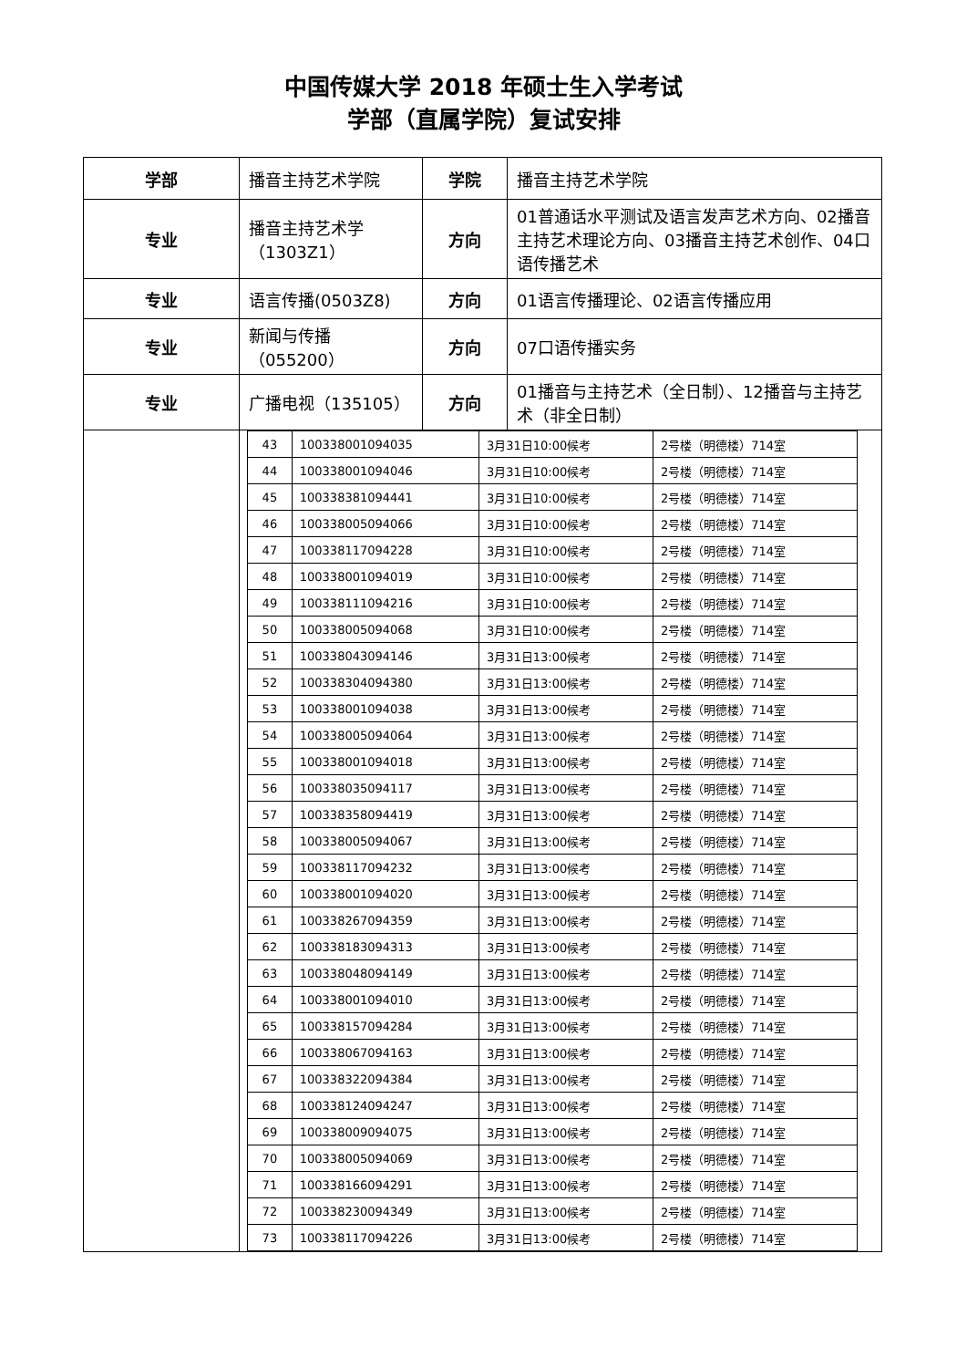中国传媒大学 2018 年硕士生入学考试
学部（直属学院）复试安排
| 学部 | 播音主持艺术学院 | 学院 | 播音主持艺术学院 |
| 专业 | 播音主持艺术学（1303Z1） | 方向 | 01普通话水平测试及语言发声艺术方向、02播音主持艺术理论方向、03播音主持艺术创作、04口语传播艺术 |
| 专业 | 语言传播(0503Z8) | 方向 | 01语言传播理论、02语言传播应用 |
| 专业 | 新闻与传播（055200） | 方向 | 07口语传播实务 |
| 专业 | 广播电视（135105） | 方向 | 01播音与主持艺术（全日制）、12播音与主持艺术（非全日制） |
| | / 43 / 100338001094035 / 3月31日10:00候考 / 2号楼（明德楼）714室 / / 44 / 100338001094046 / 3月31日10:00候考 / 2号楼（明德楼）714室 / / 45 / 100338381094441 / 3月31日10:00候考 / 2号楼（明德楼）714室 / / 46 / 100338005094066 / 3月31日10:00候考 / 2号楼（明德楼）714室 / / 47 / 100338117094228 / 3月31日10:00候考 / 2号楼（明德楼）714室 / / 48 / 100338001094019 / 3月31日10:00候考 / 2号楼（明德楼）714室 / / 49 / 100338111094216 / 3月31日10:00候考 / 2号楼（明德楼）714室 / / 50 / 100338005094068 / 3月31日10:00候考 / 2号楼（明德楼）714室 / / 51 / 100338043094146 / 3月31日13:00候考 / 2号楼（明德楼）714室 / / 52 / 100338304094380 / 3月31日13:00候考 / 2号楼（明德楼）714室 / / 53 / 100338001094038 / 3月31日13:00候考 / 2号楼（明德楼）714室 / / 54 / 100338005094064 / 3月31日13:00候考 / 2号楼（明德楼）714室 / / 55 / 100338001094018 / 3月31日13:00候考 / 2号楼（明德楼）714室 / / 56 / 100338035094117 / 3月31日13:00候考 / 2号楼（明德楼）714室 / / 57 / 100338358094419 / 3月31日13:00候考 / 2号楼（明德楼）714室 / / 58 / 100338005094067 / 3月31日13:00候考 / 2号楼（明德楼）714室 / / 59 / 100338117094232 / 3月31日13:00候考 / 2号楼（明德楼）714室 / / 60 / 100338001094020 / 3月31日13:00候考 / 2号楼（明德楼）714室 / / 61 / 100338267094359 / 3月31日13:00候考 / 2号楼（明德楼）714室 / / 62 / 100338183094313 / 3月31日13:00候考 / 2号楼（明德楼）714室 / / 63 / 100338048094149 / 3月31日13:00候考 / 2号楼（明德楼）714室 / / 64 / 100338001094010 / 3月31日13:00候考 / 2号楼（明德楼）714室 / / 65 / 100338157094284 / 3月31日13:00候考 / 2号楼（明德楼）714室 / / 66 / 100338067094163 / 3月31日13:00候考 / 2号楼（明德楼）714室 / / 67 / 100338322094384 / 3月31日13:00候考 / 2号楼（明德楼）714室 / / 68 / 100338124094247 / 3月31日13:00候考 / 2号楼（明德楼）714室 / / 69 / 100338009094075 / 3月31日13:00候考 / 2号楼（明德楼）714室 / / 70 / 100338005094069 / 3月31日13:00候考 / 2号楼（明德楼）714室 / / 71 / 100338166094291 / 3月31日13:00候考 / 2号楼（明德楼）714室 / / 72 / 100338230094349 / 3月31日13:00候考 / 2号楼（明德楼）714室 / / 73 / 100338117094226 / 3月31日13:00候考 / 2号楼（明德楼）714室 / | | |